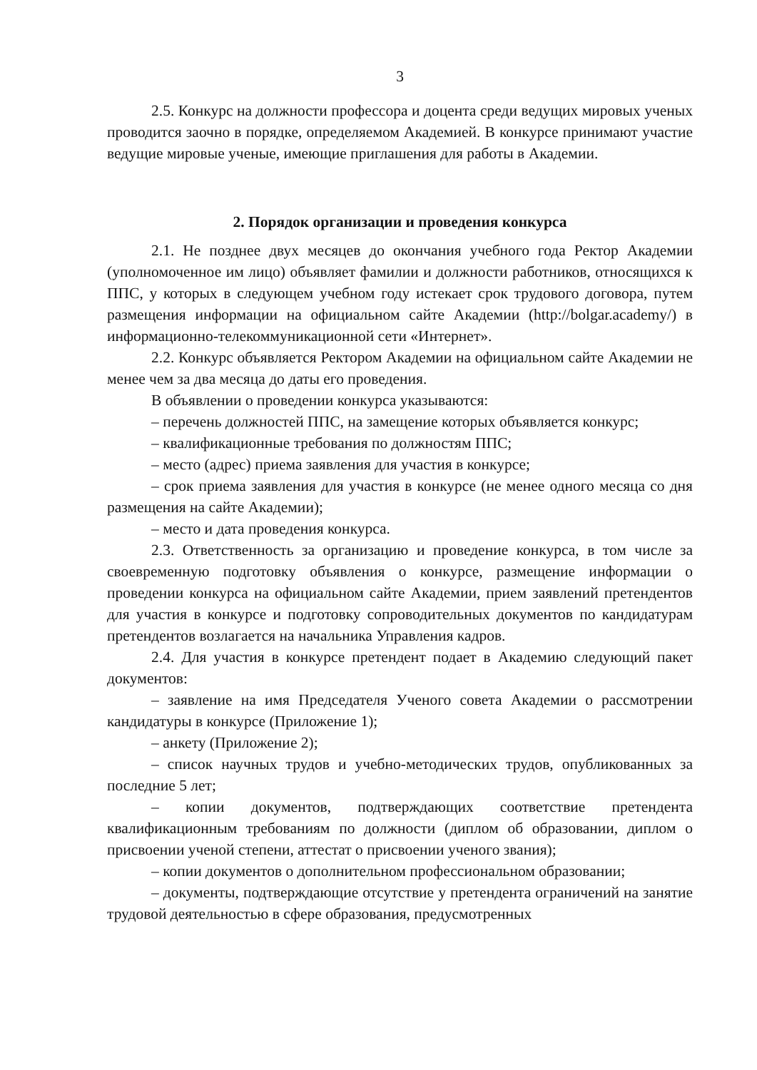3
2.5. Конкурс на должности профессора и доцента среди ведущих мировых ученых проводится заочно в порядке, определяемом Академией. В конкурсе принимают участие ведущие мировые ученые, имеющие приглашения для работы в Академии.
2. Порядок организации и проведения конкурса
2.1. Не позднее двух месяцев до окончания учебного года Ректор Академии (уполномоченное им лицо) объявляет фамилии и должности работников, относящихся к ППС, у которых в следующем учебном году истекает срок трудового договора, путем размещения информации на официальном сайте Академии (http://bolgar.academy/) в информационно-телекоммуникационной сети «Интернет».
2.2. Конкурс объявляется Ректором Академии на официальном сайте Академии не менее чем за два месяца до даты его проведения.
В объявлении о проведении конкурса указываются:
– перечень должностей ППС, на замещение которых объявляется конкурс;
– квалификационные требования по должностям ППС;
– место (адрес) приема заявления для участия в конкурсе;
– срок приема заявления для участия в конкурсе (не менее одного месяца со дня размещения на сайте Академии);
– место и дата проведения конкурса.
2.3. Ответственность за организацию и проведение конкурса, в том числе за своевременную подготовку объявления о конкурсе, размещение информации о проведении конкурса на официальном сайте Академии, прием заявлений претендентов для участия в конкурсе и подготовку сопроводительных документов по кандидатурам претендентов возлагается на начальника Управления кадров.
2.4. Для участия в конкурсе претендент подает в Академию следующий пакет документов:
– заявление на имя Председателя Ученого совета Академии о рассмотрении кандидатуры в конкурсе (Приложение 1);
– анкету (Приложение 2);
– список научных трудов и учебно-методических трудов, опубликованных за последние 5 лет;
– копии документов, подтверждающих соответствие претендента квалификационным требованиям по должности (диплом об образовании, диплом о присвоении ученой степени, аттестат о присвоении ученого звания);
– копии документов о дополнительном профессиональном образовании;
– документы, подтверждающие отсутствие у претендента ограничений на занятие трудовой деятельностью в сфере образования, предусмотренных